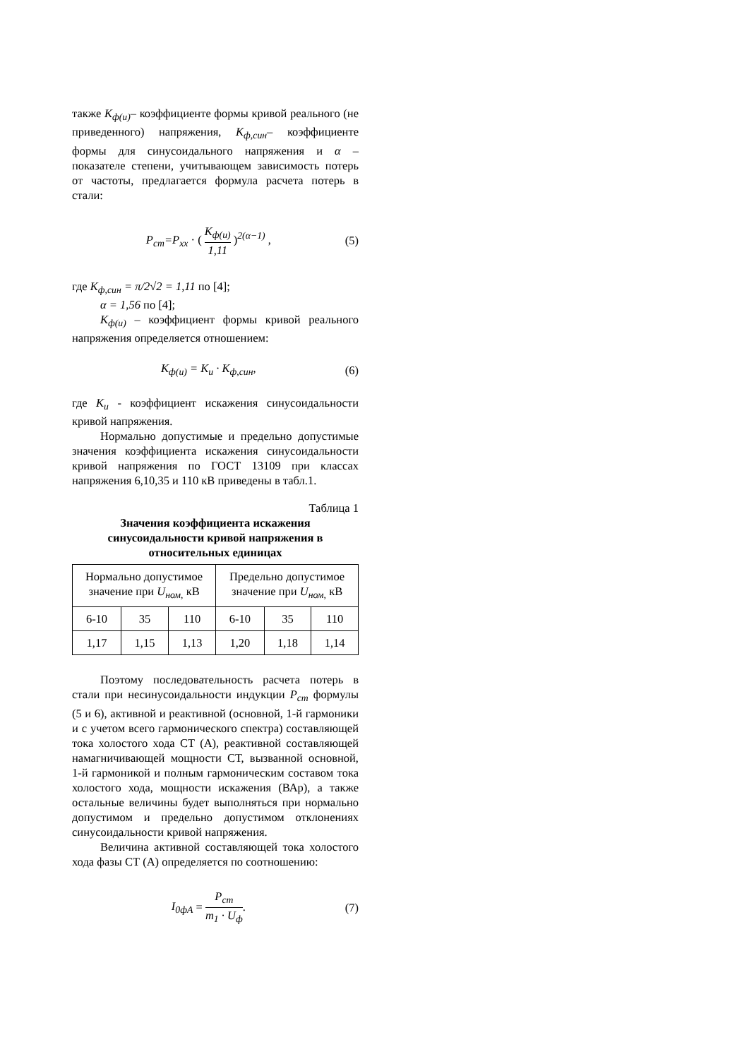также K<sub>ф(и)</sub>– коэффициенте формы кривой реального (не приведенного) напряжения, K<sub>ф,син</sub>– коэффициенте формы для синусоидального напряжения и α – показателе степени, учитывающем зависимость потерь от частоты, предлагается формула расчета потерь в стали:
P<sub>ст</sub>=P<sub>xx</sub> · ( K<sub>ф(и)</sub> 1,11 )<sup>2(α−1)</sup> , (5)
где K<sub>ф,син</sub> = π/2√2 = 1,11 по [4];
α = 1,56 по [4];
K<sub>ф(и)</sub> – коэффициент формы кривой реального напряжения определяется отношением:
K<sub>ф(и)</sub> = K<sub>и</sub> · K<sub>ф,син</sub>, (6)
где K<sub>и</sub> - коэффициент искажения синусоидальности кривой напряжения.
Нормально допустимые и предельно допустимые значения коэффициента искажения синусоидальности кривой напряжения по ГОСТ 13109 при классах напряжения 6,10,35 и 110 кВ приведены в табл.1.
Таблица 1
Значения коэффициента искажения синусоидальности кривой напряжения в относительных единицах
| Нормально допустимое значение при U<sub>ном,</sub> кВ | | | Предельно допустимое значение при U<sub>ном,</sub> кВ | | |
| --- | --- | --- | --- | --- | --- |
| 6-10 | 35 | 110 | 6-10 | 35 | 110 |
| 1,17 | 1,15 | 1,13 | 1,20 | 1,18 | 1,14 |
Поэтому последовательность расчета потерь в стали при несинусоидальности индукции P<sub>ст</sub> формулы (5 и 6), активной и реактивной (основной, 1-й гармоники и с учетом всего гармонического спектра) составляющей тока холостого хода СТ (А), реактивной составляющей намагничивающей мощности СТ, вызванной основной, 1-й гармоникой и полным гармоническим составом тока холостого хода, мощности искажения (ВАр), а также остальные величины будет выполняться при нормально допустимом и предельно допустимом отклонениях синусоидальности кривой напряжения.
Величина активной составляющей тока холостого хода фазы СТ (А) определяется по соотношению:
I<sub>0фА</sub> = P<sub>ст</sub> m<sub>1</sub> · U<sub>ф</sub>. (7)